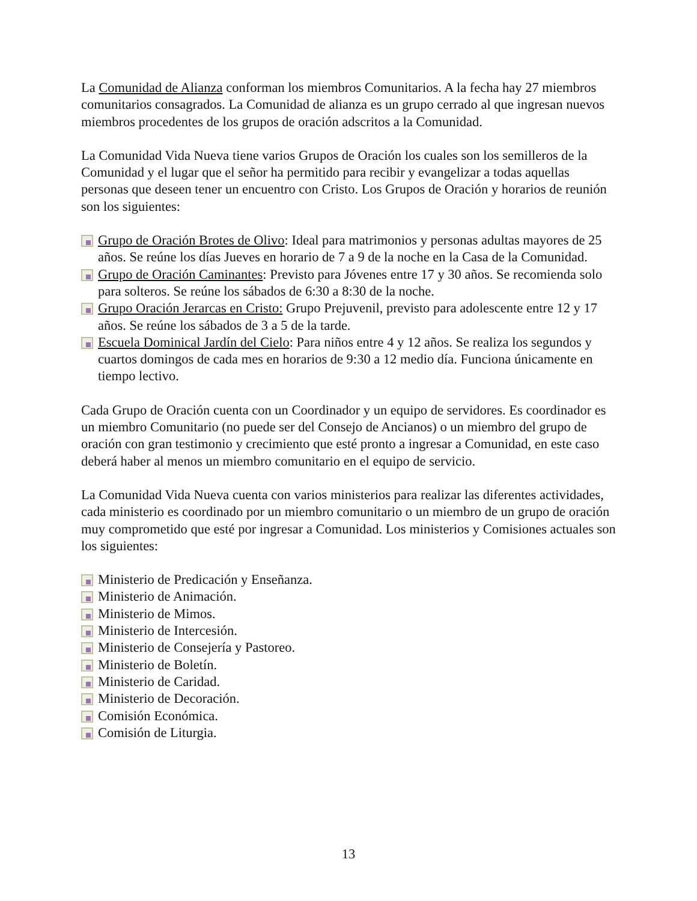La Comunidad de Alianza conforman los miembros Comunitarios. A la fecha hay 27 miembros comunitarios consagrados. La Comunidad de alianza es un grupo cerrado al que ingresan nuevos miembros procedentes de los grupos de oración adscritos a la Comunidad.
La Comunidad Vida Nueva tiene varios Grupos de Oración los cuales son los semilleros de la Comunidad y el lugar que el señor ha permitido para recibir y evangelizar a todas aquellas personas que deseen tener un encuentro con Cristo. Los Grupos de Oración y horarios de reunión son los siguientes:
Grupo de Oración Brotes de Olivo: Ideal para matrimonios y personas adultas mayores de 25 años. Se reúne los días Jueves en horario de 7 a 9 de la noche en la Casa de la Comunidad.
Grupo de Oración Caminantes: Previsto para Jóvenes entre 17 y 30 años. Se recomienda solo para solteros. Se reúne los sábados de 6:30 a 8:30 de la noche.
Grupo Oración Jerarcas en Cristo: Grupo Prejuvenil, previsto para adolescente entre 12 y 17 años. Se reúne los sábados de 3 a 5 de la tarde.
Escuela Dominical Jardín del Cielo: Para niños entre 4 y 12 años. Se realiza los segundos y cuartos domingos de cada mes en horarios de 9:30 a 12 medio día. Funciona únicamente en tiempo lectivo.
Cada Grupo de Oración cuenta con un Coordinador y un equipo de servidores. Es coordinador es un miembro Comunitario (no puede ser del Consejo de Ancianos) o un miembro del grupo de oración con gran testimonio y crecimiento que esté pronto a ingresar a Comunidad, en este caso deberá haber al menos un miembro comunitario en el equipo de servicio.
La Comunidad Vida Nueva cuenta con varios ministerios para realizar las diferentes actividades, cada ministerio es coordinado por un miembro comunitario o un miembro de un grupo de oración muy comprometido que esté por ingresar a Comunidad. Los ministerios y Comisiones actuales son los siguientes:
Ministerio de Predicación y Enseñanza.
Ministerio de Animación.
Ministerio de Mimos.
Ministerio de Intercesión.
Ministerio de Consejería y Pastoreo.
Ministerio de Boletín.
Ministerio de Caridad.
Ministerio de Decoración.
Comisión Económica.
Comisión de Liturgia.
13